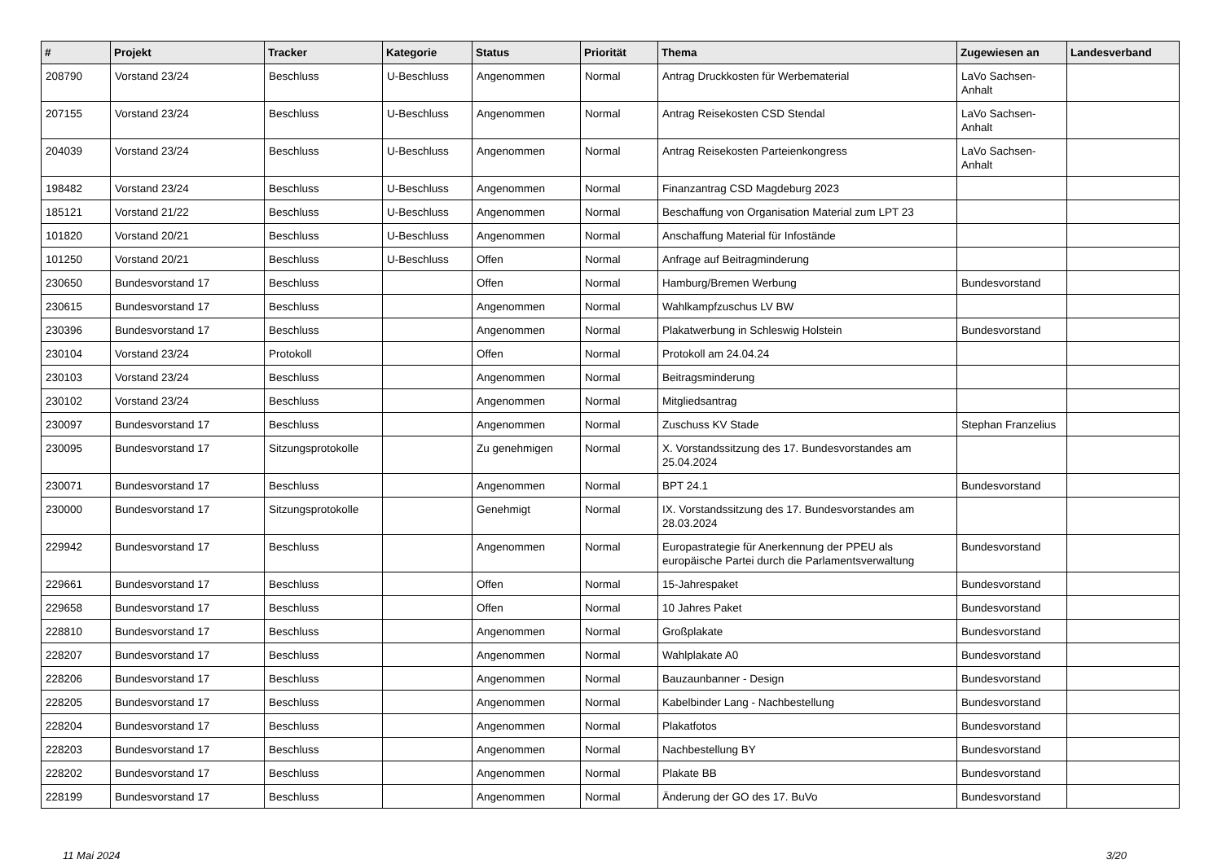| # | Projekt | Tracker | Kategorie | Status | Priorität | Thema | Zugewiesen an | Landesverband |
| --- | --- | --- | --- | --- | --- | --- | --- | --- |
| 208790 | Vorstand 23/24 | Beschluss | U-Beschluss | Angenommen | Normal | Antrag Druckkosten für Werbematerial | LaVo Sachsen-Anhalt | |
| 207155 | Vorstand 23/24 | Beschluss | U-Beschluss | Angenommen | Normal | Antrag Reisekosten CSD Stendal | LaVo Sachsen-Anhalt | |
| 204039 | Vorstand 23/24 | Beschluss | U-Beschluss | Angenommen | Normal | Antrag Reisekosten Parteienkongress | LaVo Sachsen-Anhalt | |
| 198482 | Vorstand 23/24 | Beschluss | U-Beschluss | Angenommen | Normal | Finanzantrag CSD Magdeburg 2023 | | |
| 185121 | Vorstand 21/22 | Beschluss | U-Beschluss | Angenommen | Normal | Beschaffung von Organisation Material zum LPT 23 | | |
| 101820 | Vorstand 20/21 | Beschluss | U-Beschluss | Angenommen | Normal | Anschaffung Material für Infostände | | |
| 101250 | Vorstand 20/21 | Beschluss | U-Beschluss | Offen | Normal | Anfrage auf Beitragminderung | | |
| 230650 | Bundesvorstand 17 | Beschluss | | Offen | Normal | Hamburg/Bremen Werbung | Bundesvorstand | |
| 230615 | Bundesvorstand 17 | Beschluss | | Angenommen | Normal | Wahlkampfzuschus LV BW | | |
| 230396 | Bundesvorstand 17 | Beschluss | | Angenommen | Normal | Plakatwerbung in Schleswig Holstein | Bundesvorstand | |
| 230104 | Vorstand 23/24 | Protokoll | | Offen | Normal | Protokoll am 24.04.24 | | |
| 230103 | Vorstand 23/24 | Beschluss | | Angenommen | Normal | Beitragsminderung | | |
| 230102 | Vorstand 23/24 | Beschluss | | Angenommen | Normal | Mitgliedsantrag | | |
| 230097 | Bundesvorstand 17 | Beschluss | | Angenommen | Normal | Zuschuss KV Stade | Stephan Franzelius | |
| 230095 | Bundesvorstand 17 | Sitzungsprotokolle | | Zu genehmigen | Normal | X. Vorstandssitzung des 17. Bundesvorstandes am 25.04.2024 | | |
| 230071 | Bundesvorstand 17 | Beschluss | | Angenommen | Normal | BPT 24.1 | Bundesvorstand | |
| 230000 | Bundesvorstand 17 | Sitzungsprotokolle | | Genehmigt | Normal | IX. Vorstandssitzung des 17. Bundesvorstandes am 28.03.2024 | | |
| 229942 | Bundesvorstand 17 | Beschluss | | Angenommen | Normal | Europastrategie für Anerkennung der PPEU als europäische Partei durch die Parlamentsverwaltung | Bundesvorstand | |
| 229661 | Bundesvorstand 17 | Beschluss | | Offen | Normal | 15-Jahrespaket | Bundesvorstand | |
| 229658 | Bundesvorstand 17 | Beschluss | | Offen | Normal | 10 Jahres Paket | Bundesvorstand | |
| 228810 | Bundesvorstand 17 | Beschluss | | Angenommen | Normal | Großplakate | Bundesvorstand | |
| 228207 | Bundesvorstand 17 | Beschluss | | Angenommen | Normal | Wahlplakate A0 | Bundesvorstand | |
| 228206 | Bundesvorstand 17 | Beschluss | | Angenommen | Normal | Bauzaunbanner - Design | Bundesvorstand | |
| 228205 | Bundesvorstand 17 | Beschluss | | Angenommen | Normal | Kabelbinder Lang - Nachbestellung | Bundesvorstand | |
| 228204 | Bundesvorstand 17 | Beschluss | | Angenommen | Normal | Plakatfotos | Bundesvorstand | |
| 228203 | Bundesvorstand 17 | Beschluss | | Angenommen | Normal | Nachbestellung BY | Bundesvorstand | |
| 228202 | Bundesvorstand 17 | Beschluss | | Angenommen | Normal | Plakate BB | Bundesvorstand | |
| 228199 | Bundesvorstand 17 | Beschluss | | Angenommen | Normal | Änderung der GO des 17. BuVo | Bundesvorstand | |
11 Mai 2024 3/20